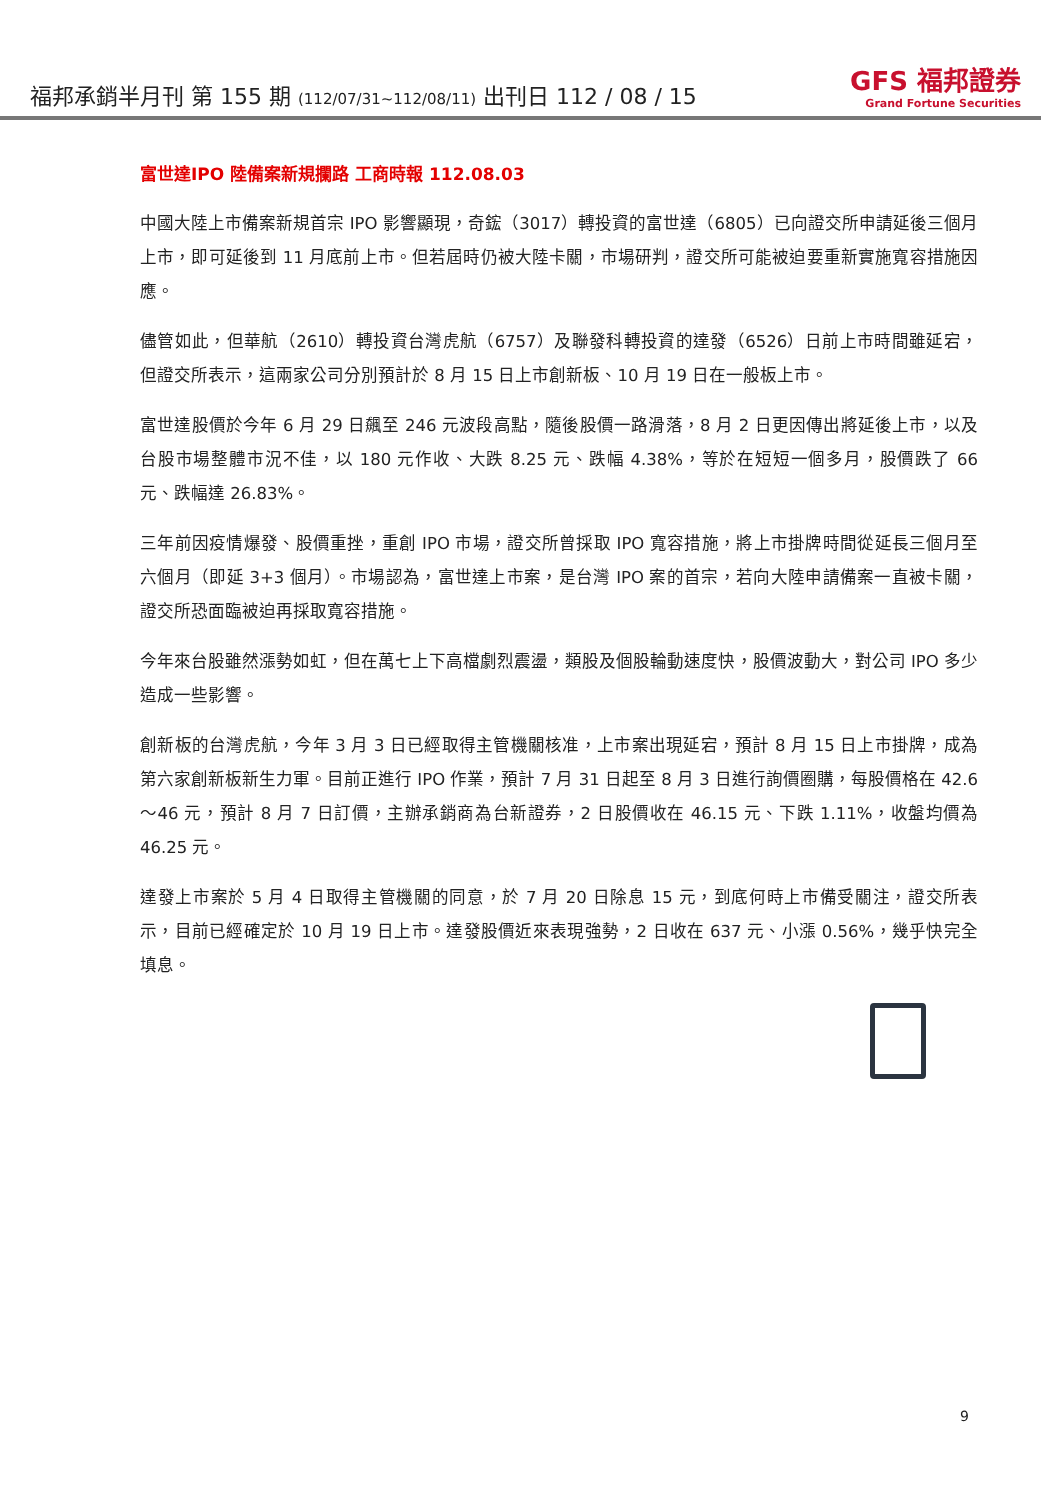福邦承銷半月刊 第 155 期 (112/07/31~112/08/11) 出刊日 112 / 08 / 15
GFS 福邦證券
Grand Fortune Securities
富世達IPO 陸備案新規攔路 工商時報 112.08.03
中國大陸上市備案新規首宗 IPO 影響顯現，奇鋐（3017）轉投資的富世達（6805）已向證交所申請延後三個月上市，即可延後到 11 月底前上市。但若屆時仍被大陸卡關，市場研判，證交所可能被迫要重新實施寬容措施因應。
儘管如此，但華航（2610）轉投資台灣虎航（6757）及聯發科轉投資的達發（6526）日前上市時間雖延宕，但證交所表示，這兩家公司分別預計於 8 月 15 日上市創新板、10 月 19 日在一般板上市。
富世達股價於今年 6 月 29 日飆至 246 元波段高點，隨後股價一路滑落，8 月 2 日更因傳出將延後上市，以及台股市場整體市況不佳，以 180 元作收、大跌 8.25 元、跌幅 4.38%，等於在短短一個多月，股價跌了 66 元、跌幅達 26.83%。
三年前因疫情爆發、股價重挫，重創 IPO 市場，證交所曾採取 IPO 寬容措施，將上市掛牌時間從延長三個月至六個月（即延 3+3 個月）。市場認為，富世達上市案，是台灣 IPO 案的首宗，若向大陸申請備案一直被卡關，證交所恐面臨被迫再採取寬容措施。
今年來台股雖然漲勢如虹，但在萬七上下高檔劇烈震盪，類股及個股輪動速度快，股價波動大，對公司 IPO 多少造成一些影響。
創新板的台灣虎航，今年 3 月 3 日已經取得主管機關核准，上市案出現延宕，預計 8 月 15 日上市掛牌，成為第六家創新板新生力軍。目前正進行 IPO 作業，預計 7 月 31 日起至 8 月 3 日進行詢價圈購，每股價格在 42.6～46 元，預計 8 月 7 日訂價，主辦承銷商為台新證券，2 日股價收在 46.15 元、下跌 1.11%，收盤均價為 46.25 元。
達發上市案於 5 月 4 日取得主管機關的同意，於 7 月 20 日除息 15 元，到底何時上市備受關注，證交所表示，目前已經確定於 10 月 19 日上市。達發股價近來表現強勢，2 日收在 637 元、小漲 0.56%，幾乎快完全填息。
9